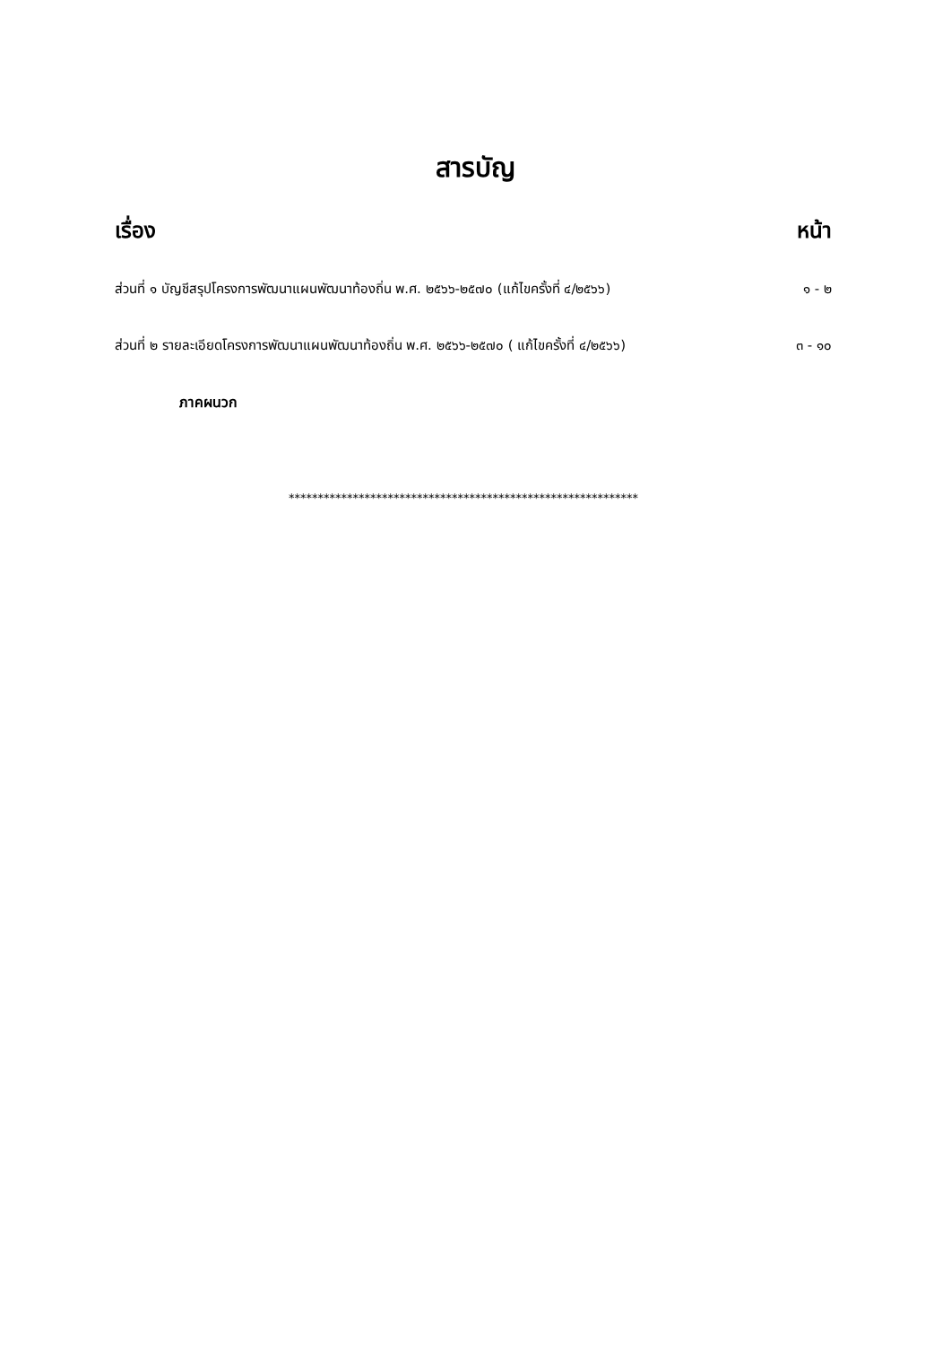สารบัญ
เรื่อง หน้า
ส่วนที่ ๑ บัญชีสรุปโครงการพัฒนาแผนพัฒนาท้องถิ่น พ.ศ. ๒๕๖๖-๒๕๗๐ (แก้ไขครั้งที่ ๔/๒๕๖๖) ๑ - ๒
ส่วนที่ ๒ รายละเอียดโครงการพัฒนาแผนพัฒนาท้องถิ่น พ.ศ. ๒๕๖๖-๒๕๗๐ ( แก้ไขครั้งที่ ๔/๒๕๖๖) ๓ - ๑๐
ภาคผนวก
************************************************************